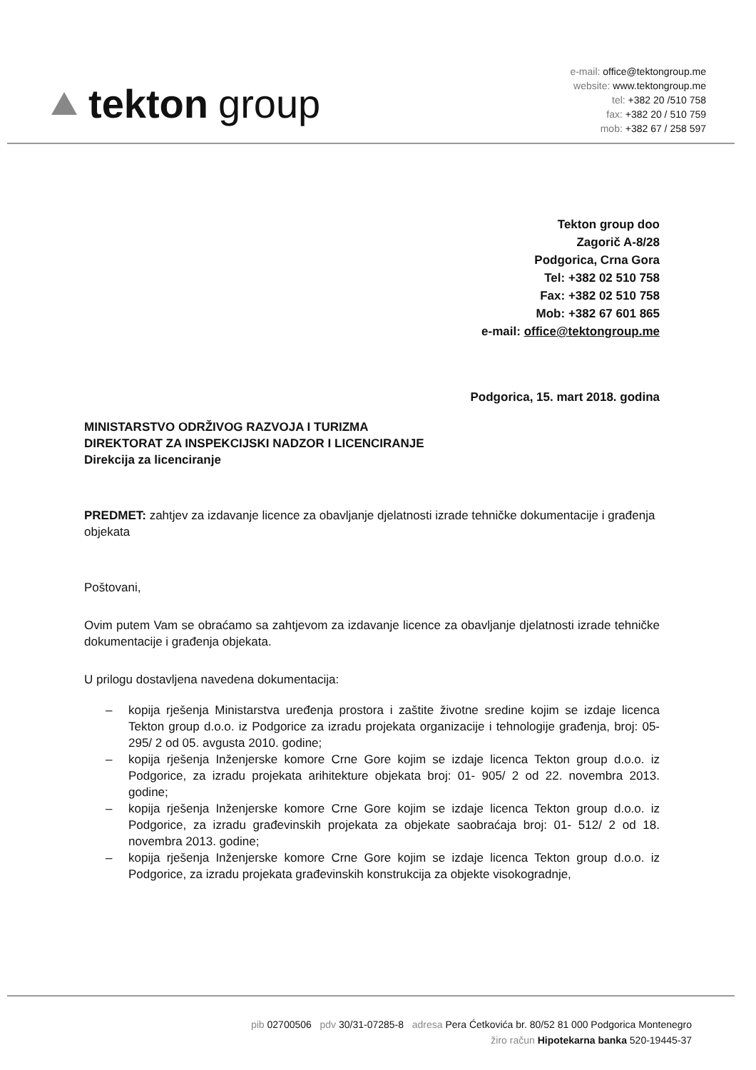tekton group
e-mail: office@tektongroup.me
website: www.tektongroup.me
tel: +382 20 /510 758
fax: +382 20 / 510 759
mob: +382 67 / 258 597
Tekton group doo
Zagorič A-8/28
Podgorica, Crna Gora
Tel: +382 02 510 758
Fax: +382 02 510 758
Mob: +382 67 601 865
e-mail: office@tektongroup.me
Podgorica, 15. mart 2018. godina
MINISTARSTVO ODRŽIVOG RAZVOJA I TURIZMA
DIREKTORAT ZA INSPEKCIJSKI NADZOR I LICENCIRANJE
Direkcija za licenciranje
PREDMET: zahtjev za izdavanje licence za obavljanje djelatnosti izrade tehničke dokumentacije i građenja objekata
Poštovani,
Ovim putem Vam se obraćamo sa zahtjevom za izdavanje licence za obavljanje djelatnosti izrade tehničke dokumentacije i građenja objekata.
U prilogu dostavljena navedena dokumentacija:
– kopija rješenja Ministarstva uređenja prostora i zaštite životne sredine kojim se izdaje licenca Tekton group d.o.o. iz Podgorice za izradu projekata organizacije i tehnologije građenja, broj: 05- 295/ 2 od 05. avgusta 2010. godine;
– kopija rješenja Inženjerske komore Crne Gore kojim se izdaje licenca Tekton group d.o.o. iz Podgorice, za izradu projekata arihitekture objekata broj: 01- 905/ 2 od 22. novembra 2013. godine;
– kopija rješenja Inženjerske komore Crne Gore kojim se izdaje licenca Tekton group d.o.o. iz Podgorice, za izradu građevinskih projekata za objekate saobraćaja broj: 01- 512/ 2 od 18. novembra 2013. godine;
– kopija rješenja Inženjerske komore Crne Gore kojim se izdaje licenca Tekton group d.o.o. iz Podgorice, za izradu projekata građevinskih konstrukcija za objekte visokogradnje,
pib 02700506 pdv 30/31-07285-8 adresa Pera Ćetkovića br. 80/52 81 000 Podgorica Montenegro
žiro račun Hipotekarna banka 520-19445-37